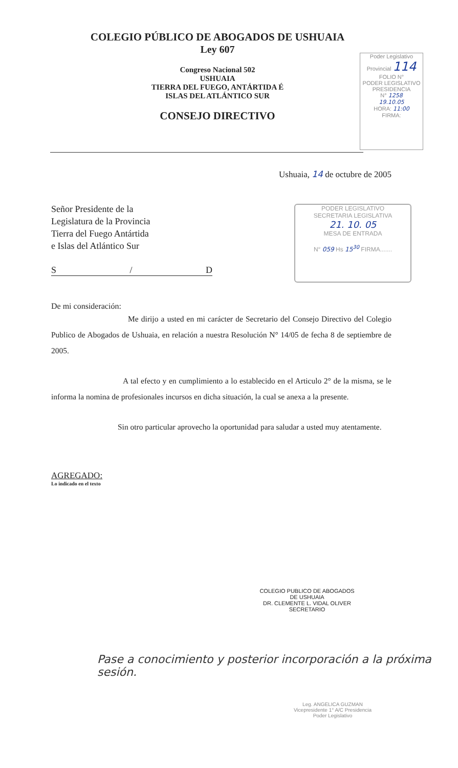COLEGIO PÚBLICO DE ABOGADOS DE USHUAIA
Ley 607
Congreso Nacional 502
USHUAIA
TIERRA DEL FUEGO, ANTÁRTIDA É
ISLAS DEL ATLÁNTICO SUR
CONSEJO DIRECTIVO
Poder Legislativo Provincial 114 FOLIO N°
PODER LEGISLATIVO
PRESIDENCIA
N° 1258
19.10.05
HORA: 11:00
FIRMA:
PODER LEGISLATIVO
SECRETARIA LEGISLATIVA
21. 10. 05
MESA DE ENTRADA
N° 059 Hs 15<sup>30</sup> FIRMA.......
Ushuaia, 14 de octubre de 2005
Señor Presidente de la
Legislatura de la Provincia
Tierra del Fuego Antártida
e Islas del Atlántico Sur
S / D
De mi consideración:
Me dirijo a usted en mi carácter de Secretario del Consejo Directivo del Colegio Publico de Abogados de Ushuaia, en relación a nuestra Resolución N° 14/05 de fecha 8 de septiembre de 2005.
A tal efecto y en cumplimiento a lo establecido en el Articulo 2° de la misma, se le informa la nomina de profesionales incursos en dicha situación, la cual se anexa a la presente.
Sin otro particular aprovecho la oportunidad para saludar a usted muy atentamente.
AGREGADO:
Lo indicado en el texto
COLEGIO PUBLICO DE ABOGADOS
DE USHUAIA
DR. CLEMENTE L. VIDAL OLIVER
SECRETARIO
Pase a conocimiento y posterior incorporación a la próxima sesión.
Leg. ANGELICA GUZMAN
Vicepresidente 1° A/C Presidencia
Poder Legislativo